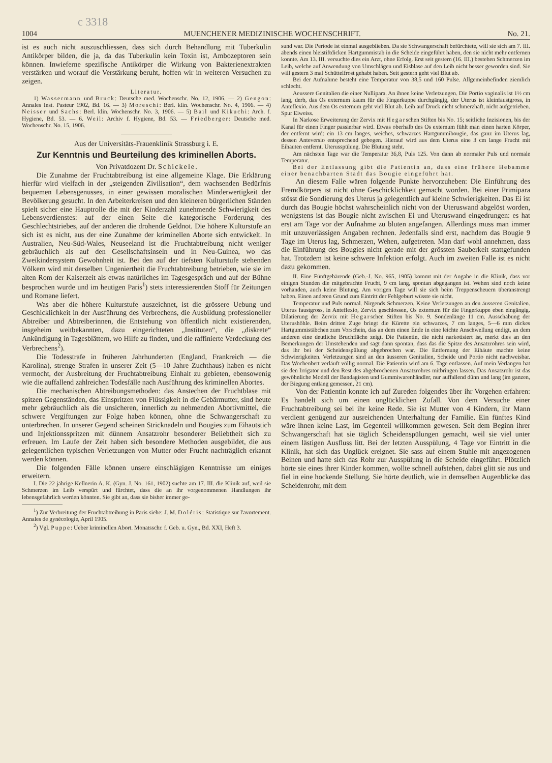c 3318
1004 MUENCHENER MEDIZINISCHE WOCHENSCHRIFT. No. 21.
ist es auch nicht auszuschliessen, dass sich durch Behandlung mit Tuberkulin Antikörper bilden, die ja, da das Tuberkulin kein Toxin ist, Ambozeptoren sein können. Inwieferne spezifische Antikörper die Wirkung von Bakterienextrakten verstärken und worauf die Verstärkung beruht, hoffen wir in weiteren Versuchen zu zeigen.
Literatur.
1) Wassermann und Bruck: Deutsche med. Wochenschr. No. 12, 1906. — 2) Gengon: Annales Inst. Pasteur 1902, Bd. 16. — 3) Moreschi: Berl. klin. Wochenschr. No. 4, 1906. — 4) Neisser und Sachs: Berl. klin. Wochenschr. No. 3, 1906. — 5) Bail und Kikuchi: Arch. f. Hygiene, Bd. 53. — 6. Weil: Archiv f. Hygiene, Bd. 53. — Friedberger: Deutsche med. Wochenschr. No. 15, 1906.
Aus der Universitäts-Frauenklinik Strassburg i. E.
Zur Kenntnis und Beurteilung des kriminellen Aborts.
Von Privatdozent Dr. Schickele.
Die Zunahme der Fruchtabtreibung ist eine allgemeine Klage. Die Erklärung hierfür wird vielfach in der „steigenden Zivilisation“, dem wachsenden Bedürfnis bequemen Lebensgenusses, in einer gewissen moralischen Minderwertigkeit der Bevölkerung gesucht. In den Arbeiterkreisen und den kleineren bürgerlichen Ständen spielt sicher eine Hauptrolle die mit der Kinderzahl zunehmende Schwierigkeit des Lebensverdienstes: auf der einen Seite die kategorische Forderung des Geschlechtstriebes, auf der anderen die drohende Geldnot. Die höhere Kulturstufe an sich ist es nicht, aus der eine Zunahme der kriminellen Aborte sich entwickelt. In Australien, Neu-Süd-Wales, Neuseeland ist die Fruchtabtreibung nicht weniger gebräuchlich als auf den Gesellschaftsinseln und in Neu-Guinea, wo das Zweikindersystem Gewohnheit ist. Bei den auf der tiefsten Kulturstufe stehenden Völkern wird mit derselben Ungeniertheit die Fruchtabtreibung betrieben, wie sie im alten Rom der Kaiserzeit als etwas natürliches im Tagesgespräch und auf der Bühne besprochen wurde und im heutigen Paris<sup>1</sup>) stets interessierenden Stoff für Zeitungen und Romane liefert.
Was aber die höhere Kulturstufe auszeichnet, ist die grössere Uebung und Geschicklichkeit in der Ausführung des Verbrechens, die Ausbildung professioneller Abtreiber und Abtreiberinnen, die Entstehung von öffentlich nicht existierenden, insgeheim weitbekannten, dazu eingerichteten „Instituten“, die „diskrete“ Ankündigung in Tagesblättern, wo Hilfe zu finden, und die raffinierte Verdeckung des Verbrechens<sup>2</sup>).
Die Todesstrafe in früheren Jahrhunderten (England, Frankreich — die Karolina), strenge Strafen in unserer Zeit (5—10 Jahre Zuchthaus) haben es nicht vermocht, der Ausbreitung der Fruchtabtreibung Einhalt zu gebieten, ebensowenig wie die auffallend zahlreichen Todesfälle nach Ausführung des kriminellen Abortes.
Die mechanischen Abtreibungsmethoden: das Anstechen der Fruchtblase mit spitzen Gegenständen, das Einspritzen von Flüssigkeit in die Gebärmutter, sind heute mehr gebräuchlich als die unsicheren, innerlich zu nehmenden Abortivmittel, die schwere Vergiftungen zur Folge haben können, ohne die Schwangerschaft zu unterbrechen. In unserer Gegend scheinen Stricknadeln und Bougies zum Eihautstich und Injektionsspritzen mit dünnem Ansatzrohr besonderer Beliebtheit sich zu erfreuen. Im Laufe der Zeit haben sich besondere Methoden ausgebildet, die aus gelegentlichen typischen Verletzungen von Mutter oder Frucht nachträglich erkannt werden können.
Die folgenden Fälle können unsere einschlägigen Kenntnisse um einiges erweitern.
I. Die 22 jährige Kellnerin A. K. (Gyn. J. No. 161, 1902) suchte am 17. III. die Klinik auf, weil sie Schmerzen im Leib verspürt und fürchtet, dass die an ihr vorgenommenen Handlungen ihr lebensgefährlich werden könnten. Sie gibt an, dass sie bisher immer ge-
<sup>1</sup>) Zur Verbreitung der Fruchtabtreibung in Paris siehe: J. M. Doléris: Statistique sur l'avortement. Annales de gynécologie, April 1905.
<sup>2</sup>) Vgl. Puppe: Ueber kriminellen Abort. Monatsschr. f. Geb. u. Gyn., Bd. XXI, Heft 3.
sund war. Die Periode ist einmal ausgeblieben. Da sie Schwangerschaft befürchtete, will sie sich am 7. III. abends einen bleistiftdicken Hartgummistab in die Scheide eingeführt haben, den sie nicht mehr entfernen konnte. Am 13. III. versuchte dies ein Arzt, ohne Erfolg. Erst seit gestern (16. III.) bestehen Schmerzen im Leib, welche auf Anwendung von Umschlägen und Eisblase auf den Leib nicht besser geworden sind. Sie will gestern 3 mal Schüttelfrost gehabt haben. Seit gestern geht viel Blut ab.
Bei der Aufnahme besteht eine Temperatur von 38,5 und 160 Pulse. Allgemeinbefinden ziemlich schlecht.
Aeussere Genitalien die einer Nullipara. An ihnen keine Verletzungen. Die Portio vaginalis ist 1½ cm lang, derb, das Os externum kaum für die Fingerkuppe durchgängig, der Uterus ist kleinfaustgross, in Anteflexio. Aus dem Os externum geht viel Blut ab. Leib auf Druck nicht schmerzhaft, nicht aufgetrieben. Spur Eiweiss.
In Narkose Erweiterung der Zervix mit Hegarschen Stiften bis No. 15; seitliche Inzisionen, bis der Kanal für einen Finger passierbar wird. Etwas oberhalb des Os externum fühlt man einen harten Körper, der entfernt wird: ein 13 cm langes, weiches, schwarzes Hartgummibougie, das ganz im Uterus lag, dessen Anteversio entsprechend gebogen. Hierauf wird aus dem Uterus eine 3 cm lange Frucht mit Eihäuten entfernt. Uterusspülung. Die Blutung steht.
Am nächsten Tage war die Temperatur 36,8, Puls 125. Von dann ab normaler Puls und normale Temperatur.
Bei der Entlassung gibt die Patientin an, dass eine frühere Hebamme einer benachbarten Stadt das Bougie eingeführt hat.
An diesem Falle wären folgende Punkte hervorzuheben: Die Einführung des Fremdkörpers ist nicht ohne Geschicklichkeit gemacht worden. Bei einer Primipara stösst die Sondierung des Uterus ja gelegentlich auf kleine Schwierigkeiten. Das Ei ist durch das Bougie höchst wahrscheinlich nicht von der Uteruswand abgelöst worden, wenigstens ist das Bougie nicht zwischen Ei und Uteruswand eingedrungen: es hat erst am Tage vor der Aufnahme zu bluten angefangen. Allerdings muss man immer mit unzuverlässigen Angaben rechnen. Jedenfalls sind erst, nachdem das Bougie 9 Tage im Uterus lag, Schmerzen, Wehen, aufgetreten. Man darf wohl annehmen, dass die Einführung des Bougies nicht gerade mit der grössten Sauberkeit stattgefunden hat. Trotzdem ist keine schwere Infektion erfolgt. Auch im zweiten Falle ist es nicht dazu gekommen.
II. Eine Fünftgebärende (Geb.-J. No. 965, 1905) kommt mit der Angabe in die Klinik, dass vor einigen Stunden die mitgebrachte Frucht, 9 cm lang, spontan abgegangen ist. Wehen sind noch keine vorhanden, auch keine Blutung. Am vorigen Tage will sie sich beim Treppenscheuern überanstrengt haben. Einen anderen Grund zum Eintritt der Fehlgeburt wüsste sie nicht.
Temperatur und Puls normal. Nirgends Schmerzen. Keine Verletzungen an den äusseren Genitalien. Uterus faustgross, in Anteflexio, Zervix geschlossen, Os externum für die Fingerkuppe eben eingängig. Dilatierung der Zervix mit Hegarschen Stiften bis No. 9. Sondenlänge 11 cm. Ausschabung der Uterushöhle. Beim dritten Zuge bringt die Kürette ein schwarzes, 7 cm langes, 5—6 mm dickes Hartgummistäbchen zum Vorschein, das an dem einen Ende in eine leichte Anschwellung endigt, an dem anderen eine deutliche Bruchfläche zeigt. Die Patientin, die nicht narkotisiert ist, merkt dies an den Bemerkungen der Umstehenden und sagt dann spontan, dass das die Spitze des Ansatzrohres sein wird, das ihr bei der Scheidenspülung abgebrochen war. Die Entfernung der Eihäute machte keine Schwierigkeiten. Verletzungen sind an den äusseren Genitalien, Scheide und Portio nicht nachweisbar. Das Wochenbett verläuft völlig normal. Die Patientin wird am 6. Tage entlassen. Auf mein Verlangen hat sie den Irrigator und den Rest des abgebrochenen Ansatzrohres mitbringen lassen. Das Ansatzrohr ist das gewöhnliche Modell der Bandagisten und Gummiwarenhändler, nur auffallend dünn und lang (im ganzen, der Biegung entlang gemessen, 21 cm).
Von der Patientin konnte ich auf Zureden folgendes über ihr Vorgehen erfahren: Es handelt sich um einen unglücklichen Zufall. Von dem Versuche einer Fruchtabtreibung sei bei ihr keine Rede. Sie ist Mutter von 4 Kindern, ihr Mann verdient genügend zur ausreichenden Unterhaltung der Familie. Ein fünftes Kind wäre ihnen keine Last, im Gegenteil willkommen gewesen. Seit dem Beginn ihrer Schwangerschaft hat sie täglich Scheidenspülungen gemacht, weil sie viel unter einem lästigen Ausfluss litt. Bei der letzten Ausspülung, 4 Tage vor Eintritt in die Klinik, hat sich das Unglück ereignet. Sie sass auf einem Stuhle mit angezogenen Beinen und hatte sich das Rohr zur Ausspülung in die Scheide eingeführt. Plötzlich hörte sie eines ihrer Kinder kommen, wollte schnell aufstehen, dabei glitt sie aus und fiel in eine hockende Stellung. Sie hörte deutlich, wie in demselben Augenblicke das Scheidenrohr, mit dem